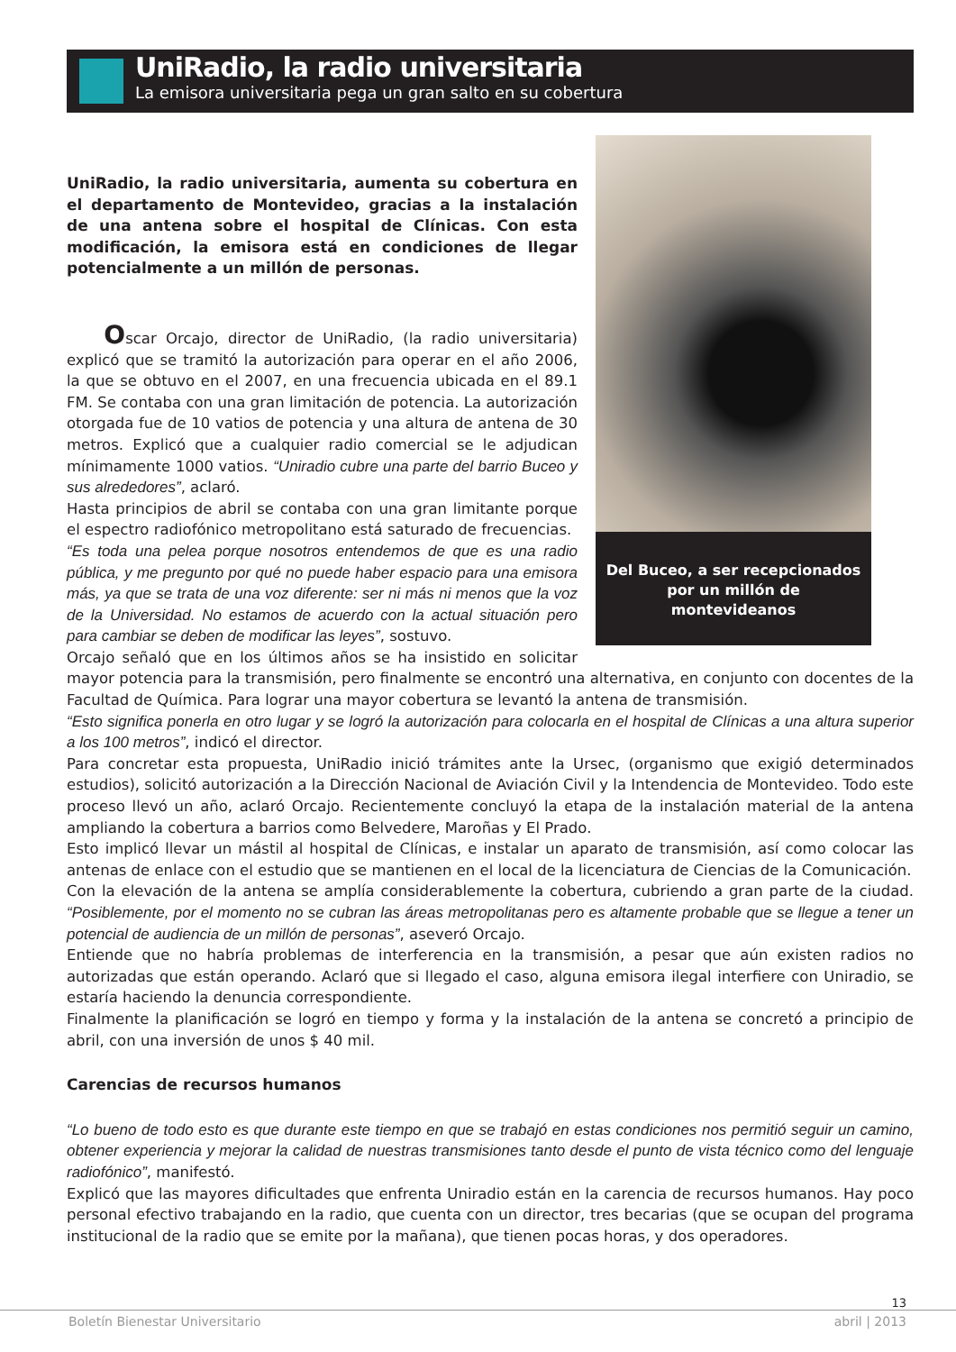UniRadio, la radio universitaria
La emisora universitaria pega un gran salto en su cobertura
Del Buceo, a ser recepcionados por un millón de montevideanos
UniRadio, la radio universitaria, aumenta su cobertura en el departamento de Montevideo, gracias a la instalación de una antena sobre el hospital de Clínicas. Con esta modificación, la emisora está en condiciones de llegar potencialmente a un millón de personas.
Oscar Orcajo, director de UniRadio, (la radio universitaria) explicó que se tramitó la autorización para operar en el año 2006, la que se obtuvo en el 2007, en una frecuencia ubicada en el 89.1 FM. Se contaba con una gran limitación de potencia. La autorización otorgada fue de 10 vatios de potencia y una altura de antena de 30 metros. Explicó que a cualquier radio comercial se le adjudican mínimamente 1000 vatios. “Uniradio cubre una parte del barrio Buceo y sus alrededores”, aclaró.
Hasta principios de abril se contaba con una gran limitante porque el espectro radiofónico metropolitano está saturado de frecuencias.
“Es toda una pelea porque nosotros entendemos de que es una radio pública, y me pregunto por qué no puede haber espacio para una emisora más, ya que se trata de una voz diferente: ser ni más ni menos que la voz de la Universidad. No estamos de acuerdo con la actual situación pero para cambiar se deben de modificar las leyes”, sostuvo.
Orcajo señaló que en los últimos años se ha insistido en solicitar mayor potencia para la transmisión, pero finalmente se encontró una alternativa, en conjunto con docentes de la Facultad de Química. Para lograr una mayor cobertura se levantó la antena de transmisión.
“Esto significa ponerla en otro lugar y se logró la autorización para colocarla en el hospital de Clínicas a una altura superior a los 100 metros”, indicó el director.
Para concretar esta propuesta, UniRadio inició trámites ante la Ursec, (organismo que exigió determinados estudios), solicitó autorización a la Dirección Nacional de Aviación Civil y la Intendencia de Montevideo. Todo este proceso llevó un año, aclaró Orcajo. Recientemente concluyó la etapa de la instalación material de la antena ampliando la cobertura a barrios como Belvedere, Maroñas y El Prado.
Esto implicó llevar un mástil al hospital de Clínicas, e instalar un aparato de transmisión, así como colocar las antenas de enlace con el estudio que se mantienen en el local de la licenciatura de Ciencias de la Comunicación.
Con la elevación de la antena se amplía considerablemente la cobertura, cubriendo a gran parte de la ciudad. “Posiblemente, por el momento no se cubran las áreas metropolitanas pero es altamente probable que se llegue a tener un potencial de audiencia de un millón de personas”, aseveró Orcajo.
Entiende que no habría problemas de interferencia en la transmisión, a pesar que aún existen radios no autorizadas que están operando. Aclaró que si llegado el caso, alguna emisora ilegal interfiere con Uniradio, se estaría haciendo la denuncia correspondiente.
Finalmente la planificación se logró en tiempo y forma y la instalación de la antena se concretó a principio de abril, con una inversión de unos $ 40 mil.
Carencias de recursos humanos
“Lo bueno de todo esto es que durante este tiempo en que se trabajó en estas condiciones nos permitió seguir un camino, obtener experiencia y mejorar la calidad de nuestras transmisiones tanto desde el punto de vista técnico como del lenguaje radiofónico”, manifestó.
Explicó que las mayores dificultades que enfrenta Uniradio están en la carencia de recursos humanos. Hay poco personal efectivo trabajando en la radio, que cuenta con un director, tres becarias (que se ocupan del programa institucional de la radio que se emite por la mañana), que tienen pocas horas, y dos operadores.
13
Boletín Bienestar Universitario abril | 2013